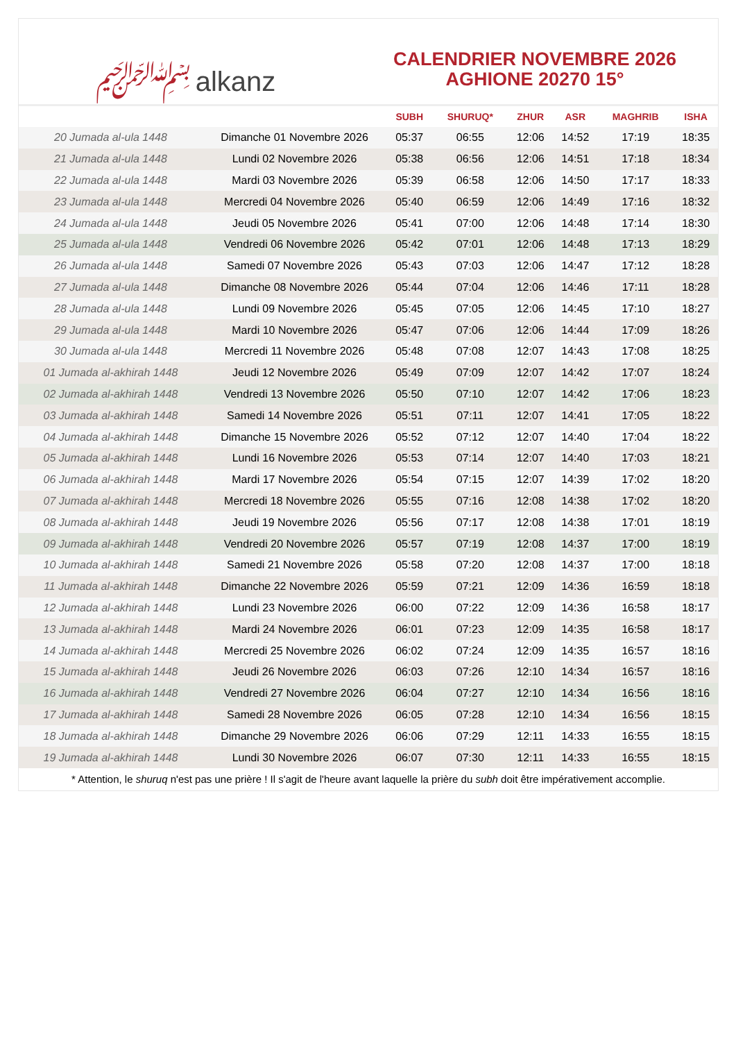﷽ alkanz
CALENDRIER NOVEMBRE 2026
AGHIONE 20270 15°
| | | SUBH | SHURUQ* | ZHUR | ASR | MAGHRIB | ISHA |
| --- | --- | --- | --- | --- | --- | --- | --- |
| 20 Jumada al-ula 1448 | Dimanche 01 Novembre 2026 | 05:37 | 06:55 | 12:06 | 14:52 | 17:19 | 18:35 |
| 21 Jumada al-ula 1448 | Lundi 02 Novembre 2026 | 05:38 | 06:56 | 12:06 | 14:51 | 17:18 | 18:34 |
| 22 Jumada al-ula 1448 | Mardi 03 Novembre 2026 | 05:39 | 06:58 | 12:06 | 14:50 | 17:17 | 18:33 |
| 23 Jumada al-ula 1448 | Mercredi 04 Novembre 2026 | 05:40 | 06:59 | 12:06 | 14:49 | 17:16 | 18:32 |
| 24 Jumada al-ula 1448 | Jeudi 05 Novembre 2026 | 05:41 | 07:00 | 12:06 | 14:48 | 17:14 | 18:30 |
| 25 Jumada al-ula 1448 | Vendredi 06 Novembre 2026 | 05:42 | 07:01 | 12:06 | 14:48 | 17:13 | 18:29 |
| 26 Jumada al-ula 1448 | Samedi 07 Novembre 2026 | 05:43 | 07:03 | 12:06 | 14:47 | 17:12 | 18:28 |
| 27 Jumada al-ula 1448 | Dimanche 08 Novembre 2026 | 05:44 | 07:04 | 12:06 | 14:46 | 17:11 | 18:28 |
| 28 Jumada al-ula 1448 | Lundi 09 Novembre 2026 | 05:45 | 07:05 | 12:06 | 14:45 | 17:10 | 18:27 |
| 29 Jumada al-ula 1448 | Mardi 10 Novembre 2026 | 05:47 | 07:06 | 12:06 | 14:44 | 17:09 | 18:26 |
| 30 Jumada al-ula 1448 | Mercredi 11 Novembre 2026 | 05:48 | 07:08 | 12:07 | 14:43 | 17:08 | 18:25 |
| 01 Jumada al-akhirah 1448 | Jeudi 12 Novembre 2026 | 05:49 | 07:09 | 12:07 | 14:42 | 17:07 | 18:24 |
| 02 Jumada al-akhirah 1448 | Vendredi 13 Novembre 2026 | 05:50 | 07:10 | 12:07 | 14:42 | 17:06 | 18:23 |
| 03 Jumada al-akhirah 1448 | Samedi 14 Novembre 2026 | 05:51 | 07:11 | 12:07 | 14:41 | 17:05 | 18:22 |
| 04 Jumada al-akhirah 1448 | Dimanche 15 Novembre 2026 | 05:52 | 07:12 | 12:07 | 14:40 | 17:04 | 18:22 |
| 05 Jumada al-akhirah 1448 | Lundi 16 Novembre 2026 | 05:53 | 07:14 | 12:07 | 14:40 | 17:03 | 18:21 |
| 06 Jumada al-akhirah 1448 | Mardi 17 Novembre 2026 | 05:54 | 07:15 | 12:07 | 14:39 | 17:02 | 18:20 |
| 07 Jumada al-akhirah 1448 | Mercredi 18 Novembre 2026 | 05:55 | 07:16 | 12:08 | 14:38 | 17:02 | 18:20 |
| 08 Jumada al-akhirah 1448 | Jeudi 19 Novembre 2026 | 05:56 | 07:17 | 12:08 | 14:38 | 17:01 | 18:19 |
| 09 Jumada al-akhirah 1448 | Vendredi 20 Novembre 2026 | 05:57 | 07:19 | 12:08 | 14:37 | 17:00 | 18:19 |
| 10 Jumada al-akhirah 1448 | Samedi 21 Novembre 2026 | 05:58 | 07:20 | 12:08 | 14:37 | 17:00 | 18:18 |
| 11 Jumada al-akhirah 1448 | Dimanche 22 Novembre 2026 | 05:59 | 07:21 | 12:09 | 14:36 | 16:59 | 18:18 |
| 12 Jumada al-akhirah 1448 | Lundi 23 Novembre 2026 | 06:00 | 07:22 | 12:09 | 14:36 | 16:58 | 18:17 |
| 13 Jumada al-akhirah 1448 | Mardi 24 Novembre 2026 | 06:01 | 07:23 | 12:09 | 14:35 | 16:58 | 18:17 |
| 14 Jumada al-akhirah 1448 | Mercredi 25 Novembre 2026 | 06:02 | 07:24 | 12:09 | 14:35 | 16:57 | 18:16 |
| 15 Jumada al-akhirah 1448 | Jeudi 26 Novembre 2026 | 06:03 | 07:26 | 12:10 | 14:34 | 16:57 | 18:16 |
| 16 Jumada al-akhirah 1448 | Vendredi 27 Novembre 2026 | 06:04 | 07:27 | 12:10 | 14:34 | 16:56 | 18:16 |
| 17 Jumada al-akhirah 1448 | Samedi 28 Novembre 2026 | 06:05 | 07:28 | 12:10 | 14:34 | 16:56 | 18:15 |
| 18 Jumada al-akhirah 1448 | Dimanche 29 Novembre 2026 | 06:06 | 07:29 | 12:11 | 14:33 | 16:55 | 18:15 |
| 19 Jumada al-akhirah 1448 | Lundi 30 Novembre 2026 | 06:07 | 07:30 | 12:11 | 14:33 | 16:55 | 18:15 |
* Attention, le shuruq n'est pas une prière ! Il s'agit de l'heure avant laquelle la prière du subh doit être impérativement accomplie.